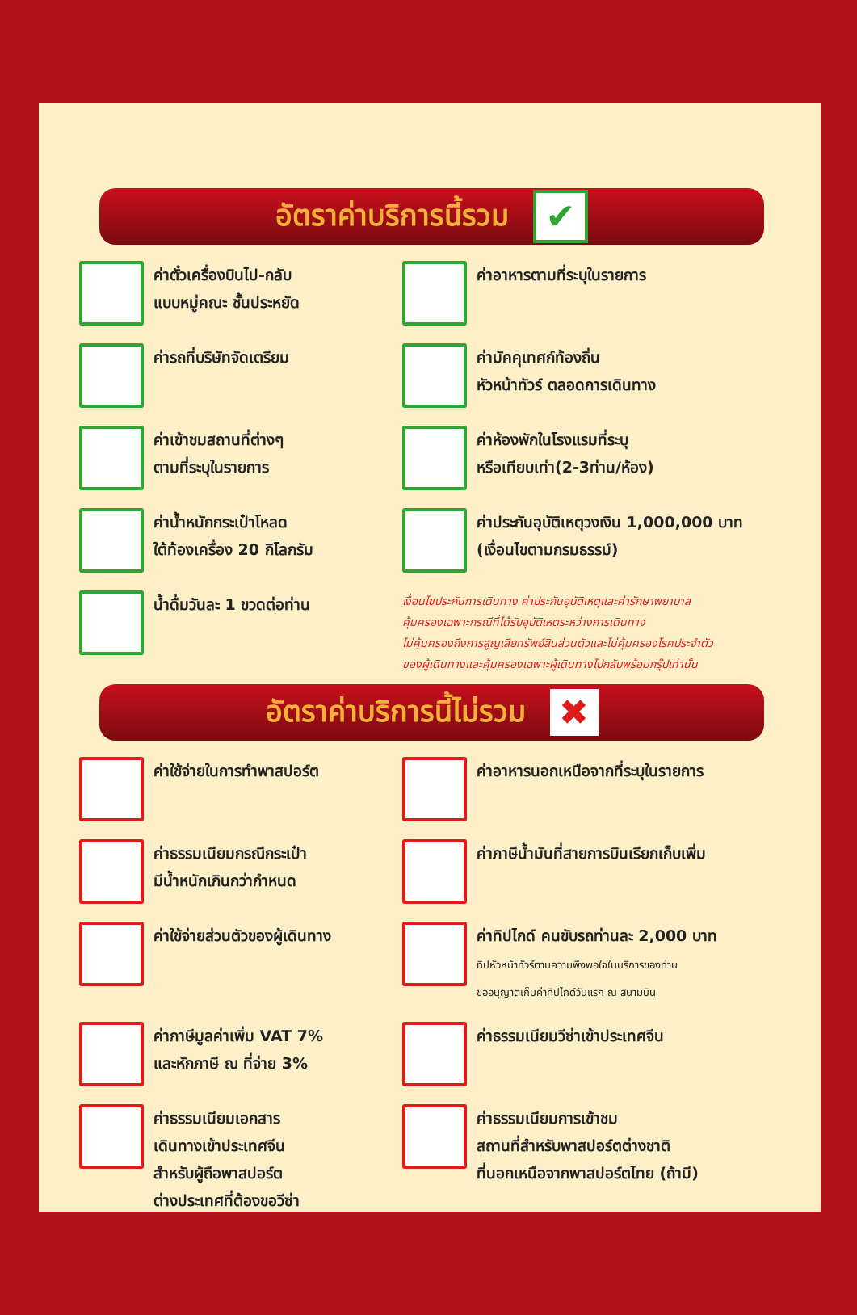อัตราค่าบริการนี้รวม ✔
ค่าตั๋วเครื่องบินไป-กลับ
แบบหมู่คณะ ชั้นประหยัด
ค่าอาหารตามที่ระบุในรายการ
ค่ารถที่บริษัทจัดเตรียม
ค่ามัคคุเทศก์ท้องถิ่น
หัวหน้าทัวร์ ตลอดการเดินทาง
ค่าเข้าชมสถานที่ต่างๆ
ตามที่ระบุในรายการ
ค่าห้องพักในโรงแรมที่ระบุ
หรือเทียบเท่า(2-3ท่าน/ห้อง)
ค่าน้ำหนักกระเป๋าโหลด
ใต้ท้องเครื่อง 20 กิโลกรัม
ค่าประกันอุบัติเหตุวงเงิน 1,000,000 บาท
(เงื่อนไขตามกรมธรรม์)
น้ำดื่มวันละ 1 ขวดต่อท่าน
เงื่อนไขประกันการเดินทาง ค่าประกันอุบัติเหตุและค่ารักษาพยาบาล
คุ้มครองเฉพาะกรณีที่ได้รับอุบัติเหตุระหว่างการเดินทาง
ไม่คุ้มครองถึงการสูญเสียทรัพย์สินส่วนตัวและไม่คุ้มครองโรคประจำตัว
ของผู้เดินทางและคุ้มครองเฉพาะผู้เดินทางไปกลับพร้อมกรุ๊ปเท่านั้น
อัตราค่าบริการนี้ไม่รวม ✖
ค่าใช้จ่ายในการทำพาสปอร์ต
ค่าอาหารนอกเหนือจากที่ระบุในรายการ
ค่าธรรมเนียมกรณีกระเป๋า
มีน้ำหนักเกินกว่ากำหนด
ค่าภาษีน้ำมันที่สายการบินเรียกเก็บเพิ่ม
ค่าใช้จ่ายส่วนตัวของผู้เดินทาง
ค่าทิปไกด์ คนขับรถท่านละ 2,000 บาท
ทิปหัวหน้าทัวร์ตามความพึงพอใจในบริการของท่าน
ขออนุญาตเก็บค่าทิปไกด์วันแรก ณ สนามบิน
ค่าภาษีมูลค่าเพิ่ม VAT 7%
และหักภาษี ณ ที่จ่าย 3%
ค่าธรรมเนียมวีซ่าเข้าประเทศจีน
ค่าธรรมเนียมเอกสาร
เดินทางเข้าประเทศจีน
สำหรับผู้ถือพาสปอร์ต
ต่างประเทศที่ต้องขอวีซ่า
ค่าธรรมเนียมการเข้าชม
สถานที่สำหรับพาสปอร์ตต่างชาติ
ที่นอกเหนือจากพาสปอร์ตไทย (ถ้ามี)